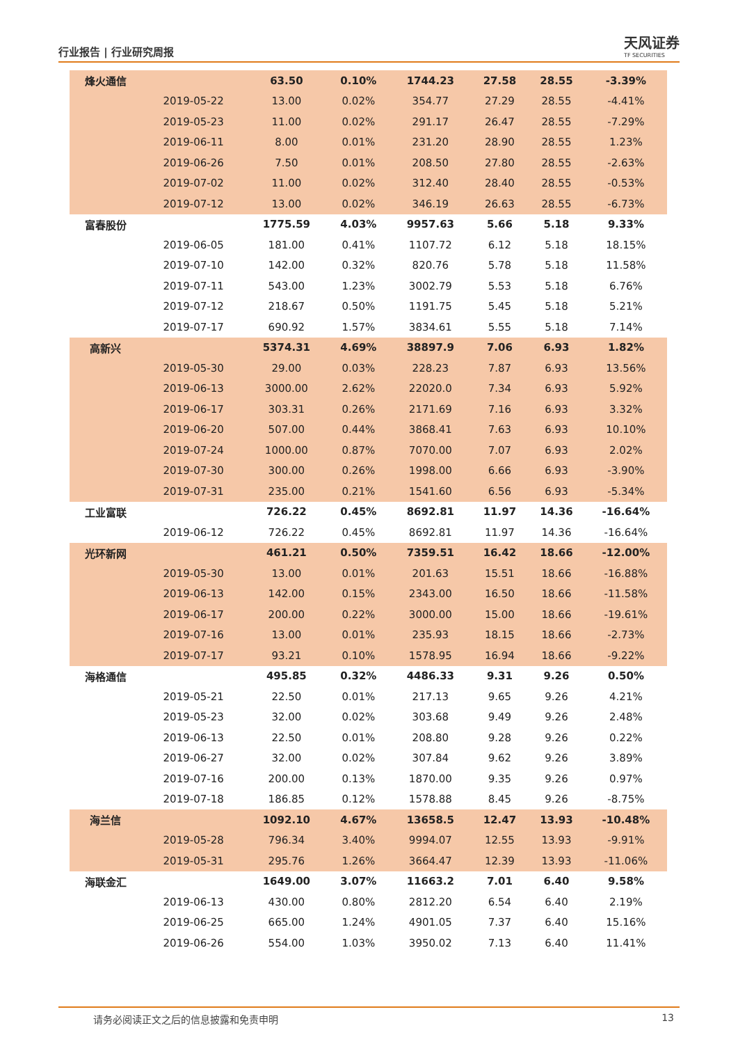行业报告 | 行业研究周报
天风证券
TF SECURITIES
| 烽火通信 | | 63.50 | 0.10% | 1744.23 | 27.58 | 28.55 | -3.39% |
| | 2019-05-22 | 13.00 | 0.02% | 354.77 | 27.29 | 28.55 | -4.41% |
| | 2019-05-23 | 11.00 | 0.02% | 291.17 | 26.47 | 28.55 | -7.29% |
| | 2019-06-11 | 8.00 | 0.01% | 231.20 | 28.90 | 28.55 | 1.23% |
| | 2019-06-26 | 7.50 | 0.01% | 208.50 | 27.80 | 28.55 | -2.63% |
| | 2019-07-02 | 11.00 | 0.02% | 312.40 | 28.40 | 28.55 | -0.53% |
| | 2019-07-12 | 13.00 | 0.02% | 346.19 | 26.63 | 28.55 | -6.73% |
| 富春股份 | | 1775.59 | 4.03% | 9957.63 | 5.66 | 5.18 | 9.33% |
| | 2019-06-05 | 181.00 | 0.41% | 1107.72 | 6.12 | 5.18 | 18.15% |
| | 2019-07-10 | 142.00 | 0.32% | 820.76 | 5.78 | 5.18 | 11.58% |
| | 2019-07-11 | 543.00 | 1.23% | 3002.79 | 5.53 | 5.18 | 6.76% |
| | 2019-07-12 | 218.67 | 0.50% | 1191.75 | 5.45 | 5.18 | 5.21% |
| | 2019-07-17 | 690.92 | 1.57% | 3834.61 | 5.55 | 5.18 | 7.14% |
| 高新兴 | | 5374.31 | 4.69% | 38897.9 | 7.06 | 6.93 | 1.82% |
| | 2019-05-30 | 29.00 | 0.03% | 228.23 | 7.87 | 6.93 | 13.56% |
| | 2019-06-13 | 3000.00 | 2.62% | 22020.0 | 7.34 | 6.93 | 5.92% |
| | 2019-06-17 | 303.31 | 0.26% | 2171.69 | 7.16 | 6.93 | 3.32% |
| | 2019-06-20 | 507.00 | 0.44% | 3868.41 | 7.63 | 6.93 | 10.10% |
| | 2019-07-24 | 1000.00 | 0.87% | 7070.00 | 7.07 | 6.93 | 2.02% |
| | 2019-07-30 | 300.00 | 0.26% | 1998.00 | 6.66 | 6.93 | -3.90% |
| | 2019-07-31 | 235.00 | 0.21% | 1541.60 | 6.56 | 6.93 | -5.34% |
| 工业富联 | | 726.22 | 0.45% | 8692.81 | 11.97 | 14.36 | -16.64% |
| | 2019-06-12 | 726.22 | 0.45% | 8692.81 | 11.97 | 14.36 | -16.64% |
| 光环新网 | | 461.21 | 0.50% | 7359.51 | 16.42 | 18.66 | -12.00% |
| | 2019-05-30 | 13.00 | 0.01% | 201.63 | 15.51 | 18.66 | -16.88% |
| | 2019-06-13 | 142.00 | 0.15% | 2343.00 | 16.50 | 18.66 | -11.58% |
| | 2019-06-17 | 200.00 | 0.22% | 3000.00 | 15.00 | 18.66 | -19.61% |
| | 2019-07-16 | 13.00 | 0.01% | 235.93 | 18.15 | 18.66 | -2.73% |
| | 2019-07-17 | 93.21 | 0.10% | 1578.95 | 16.94 | 18.66 | -9.22% |
| 海格通信 | | 495.85 | 0.32% | 4486.33 | 9.31 | 9.26 | 0.50% |
| | 2019-05-21 | 22.50 | 0.01% | 217.13 | 9.65 | 9.26 | 4.21% |
| | 2019-05-23 | 32.00 | 0.02% | 303.68 | 9.49 | 9.26 | 2.48% |
| | 2019-06-13 | 22.50 | 0.01% | 208.80 | 9.28 | 9.26 | 0.22% |
| | 2019-06-27 | 32.00 | 0.02% | 307.84 | 9.62 | 9.26 | 3.89% |
| | 2019-07-16 | 200.00 | 0.13% | 1870.00 | 9.35 | 9.26 | 0.97% |
| | 2019-07-18 | 186.85 | 0.12% | 1578.88 | 8.45 | 9.26 | -8.75% |
| 海兰信 | | 1092.10 | 4.67% | 13658.5 | 12.47 | 13.93 | -10.48% |
| | 2019-05-28 | 796.34 | 3.40% | 9994.07 | 12.55 | 13.93 | -9.91% |
| | 2019-05-31 | 295.76 | 1.26% | 3664.47 | 12.39 | 13.93 | -11.06% |
| 海联金汇 | | 1649.00 | 3.07% | 11663.2 | 7.01 | 6.40 | 9.58% |
| | 2019-06-13 | 430.00 | 0.80% | 2812.20 | 6.54 | 6.40 | 2.19% |
| | 2019-06-25 | 665.00 | 1.24% | 4901.05 | 7.37 | 6.40 | 15.16% |
| | 2019-06-26 | 554.00 | 1.03% | 3950.02 | 7.13 | 6.40 | 11.41% |
请务必阅读正文之后的信息披露和免责申明 13